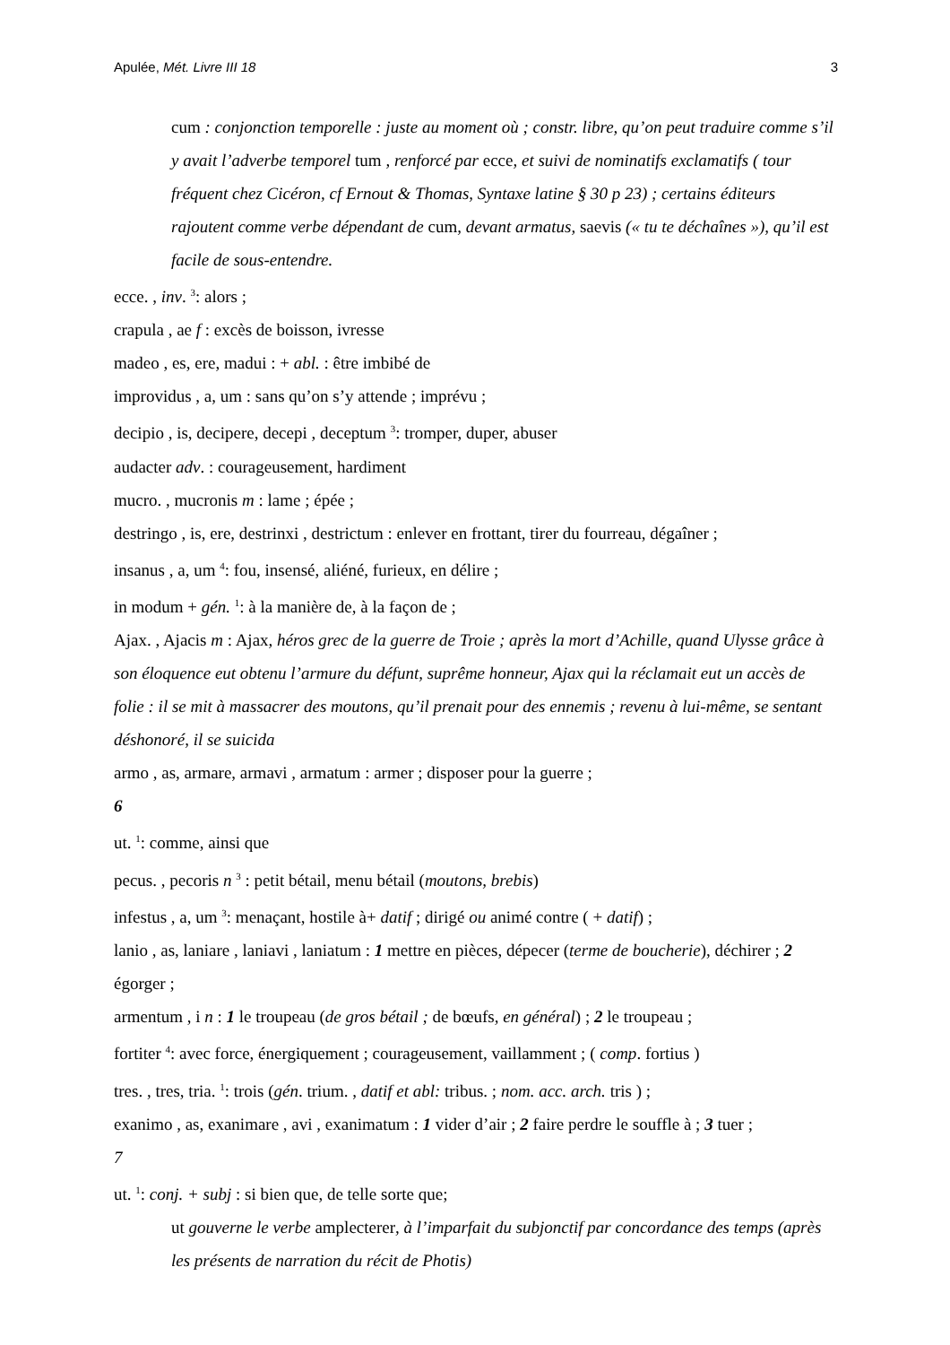Apulée, Mét. Livre III 18 3
cum : conjonction temporelle : juste au moment où ; constr. libre, qu’on peut traduire comme s’il y avait l’adverbe temporel tum , renforcé par ecce, et suivi de nominatifs exclamatifs ( tour fréquent chez Cicéron, cf Ernout & Thomas, Syntaxe latine § 30 p 23) ; certains éditeurs rajoutent comme verbe dépendant de cum, devant armatus, saevis (« tu te déchaînes »), qu’il est facile de sous-entendre.
ecce. , inv. <sup>3</sup>: alors ;
crapula , ae f : excès de boisson, ivresse
madeo , es, ere, madui : + abl. : être imbibé de
improvidus , a, um : sans qu’on s’y attende ; imprévu ;
decipio , is, decipere, decepi , deceptum <sup>3</sup>: tromper, duper, abuser
audacter adv. : courageusement, hardiment
mucro. , mucronis m : lame ; épée ;
destringo , is, ere, destrinxi , destrictum : enlever en frottant, tirer du fourreau, dégaîner ;
insanus , a, um <sup>4</sup>: fou, insensé, aliéné, furieux, en délire ;
in modum + gén. <sup>1</sup>: à la manière de, à la façon de ;
Ajax. , Ajacis m : Ajax, héros grec de la guerre de Troie ; après la mort d’Achille, quand Ulysse grâce à son éloquence eut obtenu l’armure du défunt, suprême honneur, Ajax qui la réclamait eut un accès de folie : il se mit à massacrer des moutons, qu’il prenait pour des ennemis ; revenu à lui-même, se sentant déshonoré, il se suicida
armo , as, armare, armavi , armatum : armer ; disposer pour la guerre ;
6
ut. <sup>1</sup>: comme, ainsi que
pecus. , pecoris n <sup>3</sup> : petit bétail, menu bétail (moutons, brebis)
infestus , a, um <sup>3</sup>: menaçant, hostile à+ datif ; dirigé ou animé contre ( + datif) ;
lanio , as, laniare , laniavi , laniatum : 1 mettre en pièces, dépecer (terme de boucherie), déchirer ; 2 égorger ;
armentum , i n : 1 le troupeau (de gros bétail ; de bœufs, en général) ; 2 le troupeau ;
fortiter <sup>4</sup>: avec force, énergiquement ; courageusement, vaillamment ; ( comp. fortius )
tres. , tres, tria. <sup>1</sup>: trois (gén. trium. , datif et abl: tribus. ; nom. acc. arch. tris ) ;
exanimo , as, exanimare , avi , exanimatum : 1 vider d’air ; 2 faire perdre le souffle à ; 3 tuer ;
7
ut. <sup>1</sup>: conj. + subj : si bien que, de telle sorte que;
ut gouverne le verbe amplecterer, à l’imparfait du subjonctif par concordance des temps (après les présents de narration du récit de Photis)